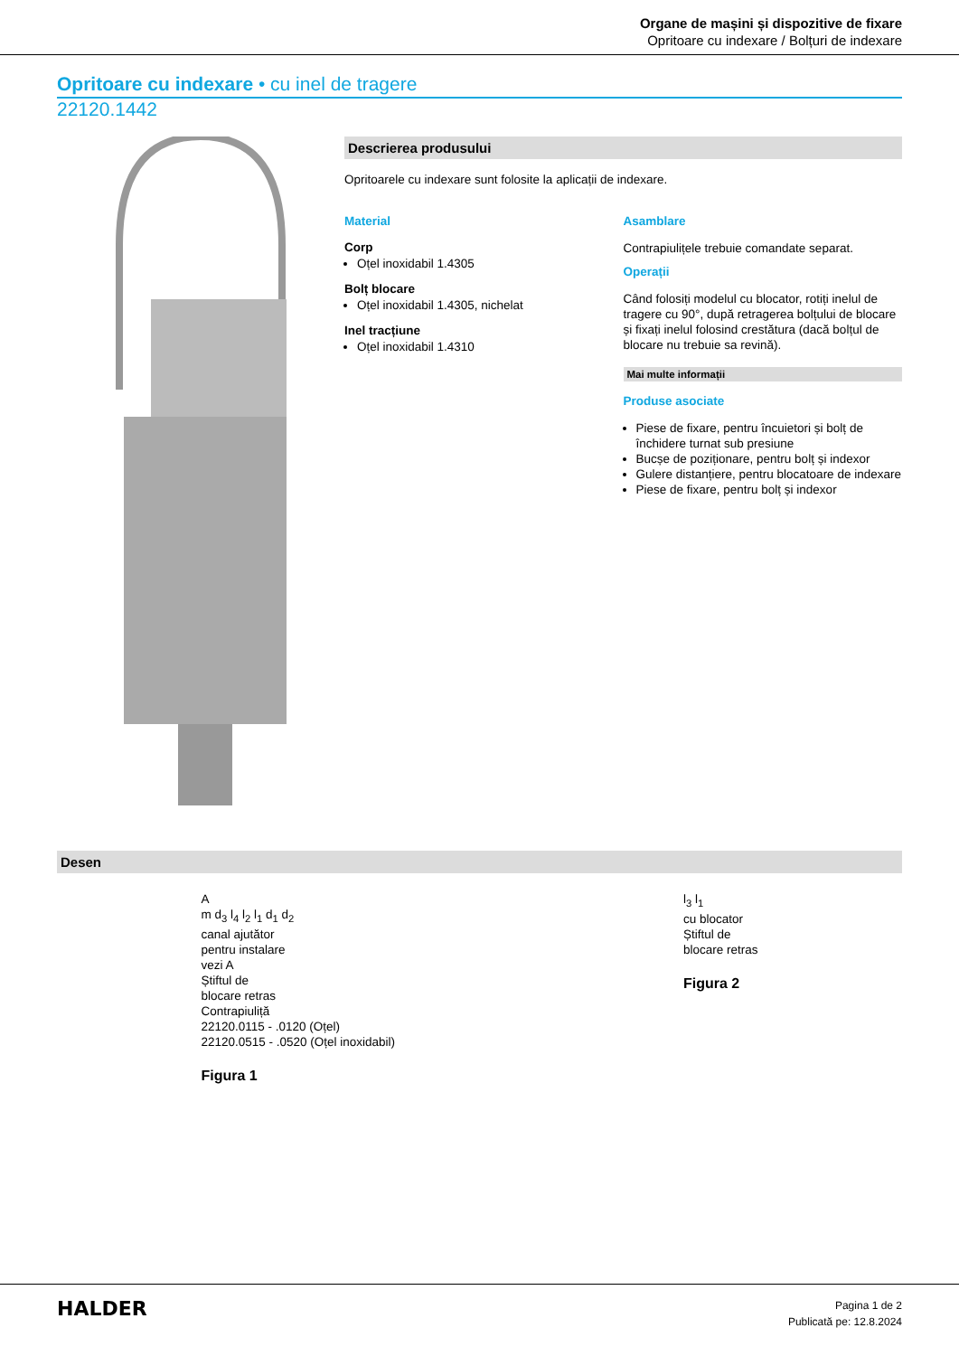Organe de mașini și dispozitive de fixare
Opritoare cu indexare / Bolțuri de indexare
Opritoare cu indexare • cu inel de tragere
22120.1442
Descrierea produsului
Opritoarele cu indexare sunt folosite la aplicații de indexare.
Material
Corp
Oțel inoxidabil 1.4305
Bolț blocare
Oțel inoxidabil 1.4305, nichelat
Inel tracțiune
Oțel inoxidabil 1.4310
Asamblare
Contrapiulițele trebuie comandate separat.
Operații
Când folosiți modelul cu blocator, rotiți inelul de tragere cu 90°, după retragerea bolțului de blocare și fixați inelul folosind crestătura (dacă bolțul de blocare nu trebuie sa revină).
Mai multe informații
Produse asociate
Piese de fixare, pentru încuietori și bolț de închidere turnat sub presiune
Bucșe de poziționare, pentru bolț și indexor
Gulere distanțiere, pentru blocatoare de indexare
Piese de fixare, pentru bolț și indexor
Desen
A
m d<sub>3</sub> l<sub>4</sub> l<sub>2</sub> l<sub>1</sub> d<sub>1</sub> d<sub>2</sub>
canal ajutător
pentru instalare
vezi A
Știftul de
blocare retras
Contrapiuliță
22120.0115 - .0120 (Oțel)
22120.0515 - .0520 (Oțel inoxidabil)
Figura 1
l<sub>3</sub> l<sub>1</sub>
cu blocator
Știftul de
blocare retras
Figura 2
HALDER
Pagina 1 de 2
Publicată pe: 12.8.2024